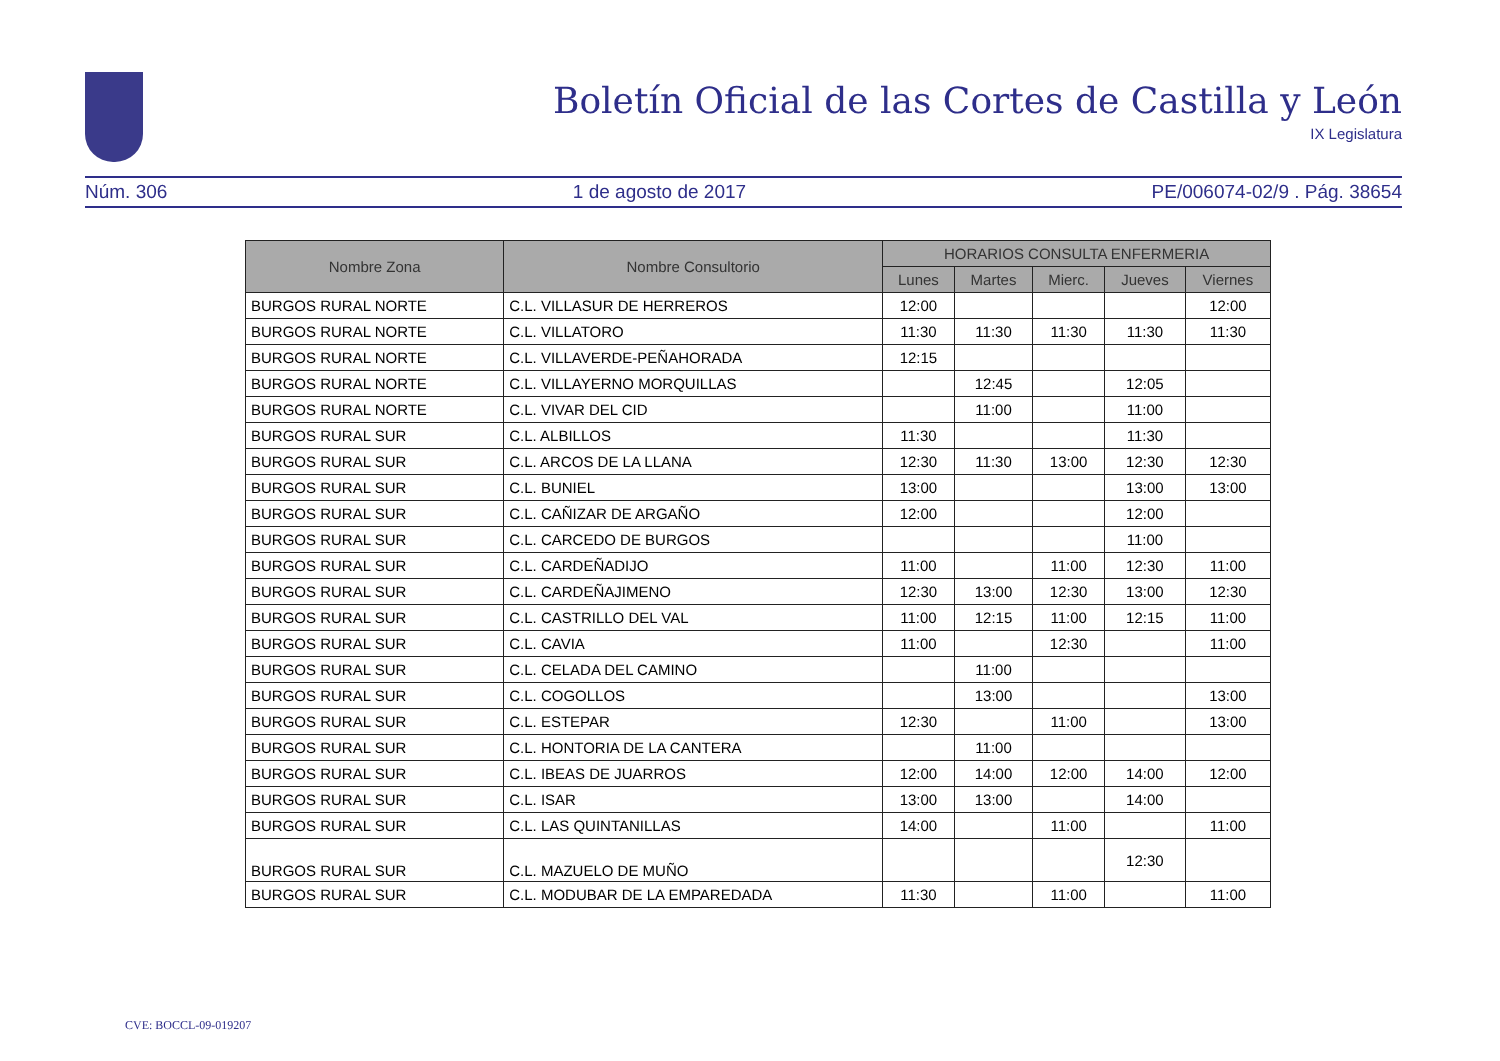Boletín Oficial de las Cortes de Castilla y León
IX Legislatura
Núm. 306 1 de agosto de 2017 PE/006074-02/9 . Pág. 38654
| Nombre Zona | Nombre Consultorio | HORARIOS CONSULTA ENFERMERIA | | | | |
| --- | --- | --- | --- | --- | --- | --- |
| | | Lunes | Martes | Mierc. | Jueves | Viernes |
| BURGOS RURAL NORTE | C.L. VILLASUR DE HERREROS | 12:00 | | | | 12:00 |
| BURGOS RURAL NORTE | C.L. VILLATORO | 11:30 | 11:30 | 11:30 | 11:30 | 11:30 |
| BURGOS RURAL NORTE | C.L. VILLAVERDE-PEÑAHORADA | 12:15 | | | | |
| BURGOS RURAL NORTE | C.L. VILLAYERNO MORQUILLAS | | 12:45 | | 12:05 | |
| BURGOS RURAL NORTE | C.L. VIVAR DEL CID | | 11:00 | | 11:00 | |
| BURGOS RURAL SUR | C.L. ALBILLOS | 11:30 | | | 11:30 | |
| BURGOS RURAL SUR | C.L. ARCOS DE LA LLANA | 12:30 | 11:30 | 13:00 | 12:30 | 12:30 |
| BURGOS RURAL SUR | C.L. BUNIEL | 13:00 | | | 13:00 | 13:00 |
| BURGOS RURAL SUR | C.L. CAÑIZAR DE ARGAÑO | 12:00 | | | 12:00 | |
| BURGOS RURAL SUR | C.L. CARCEDO DE BURGOS | | | | 11:00 | |
| BURGOS RURAL SUR | C.L. CARDEÑADIJO | 11:00 | | 11:00 | 12:30 | 11:00 |
| BURGOS RURAL SUR | C.L. CARDEÑAJIMENO | 12:30 | 13:00 | 12:30 | 13:00 | 12:30 |
| BURGOS RURAL SUR | C.L. CASTRILLO DEL VAL | 11:00 | 12:15 | 11:00 | 12:15 | 11:00 |
| BURGOS RURAL SUR | C.L. CAVIA | 11:00 | | 12:30 | | 11:00 |
| BURGOS RURAL SUR | C.L. CELADA DEL CAMINO | | 11:00 | | | |
| BURGOS RURAL SUR | C.L. COGOLLOS | | 13:00 | | | 13:00 |
| BURGOS RURAL SUR | C.L. ESTEPAR | 12:30 | | 11:00 | | 13:00 |
| BURGOS RURAL SUR | C.L. HONTORIA DE LA CANTERA | | 11:00 | | | |
| BURGOS RURAL SUR | C.L. IBEAS DE JUARROS | 12:00 | 14:00 | 12:00 | 14:00 | 12:00 |
| BURGOS RURAL SUR | C.L. ISAR | 13:00 | 13:00 | | 14:00 | |
| BURGOS RURAL SUR | C.L. LAS QUINTANILLAS | 14:00 | | 11:00 | | 11:00 |
| BURGOS RURAL SUR | C.L. MAZUELO DE MUÑO | | | | 12:30 | |
| BURGOS RURAL SUR | C.L. MODUBAR DE LA EMPAREDADA | 11:30 | | 11:00 | | 11:00 |
CVE: BOCCL-09-019207